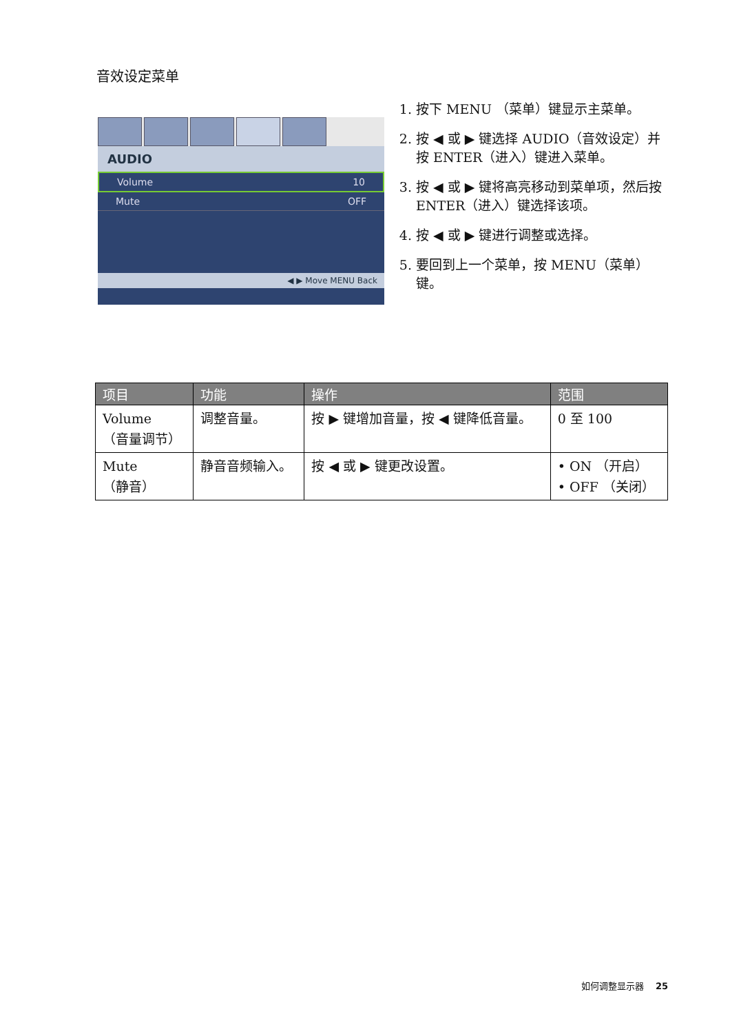音效设定菜单
AUDIO
Volume 10
Mute OFF
◀ ▶ Move MENU Back
1. 按下 MENU （菜单）键显示主菜单。
2. 按 ◀ 或 ▶ 键选择 AUDIO（音效设定）并按 ENTER（进入）键进入菜单。
3. 按 ◀ 或 ▶ 键将高亮移动到菜单项，然后按 ENTER（进入）键选择该项。
4. 按 ◀ 或 ▶ 键进行调整或选择。
5. 要回到上一个菜单，按 MENU（菜单）键。
| 项目 | 功能 | 操作 | 范围 |
| --- | --- | --- | --- |
| Volume （音量调节） | 调整音量。 | 按 ▶ 键增加音量，按 ◀ 键降低音量。 | 0 至 100 |
| Mute （静音） | 静音音频输入。 | 按 ◀ 或 ▶ 键更改设置。 | • ON （开启） • OFF （关闭） |
如何调整显示器 25